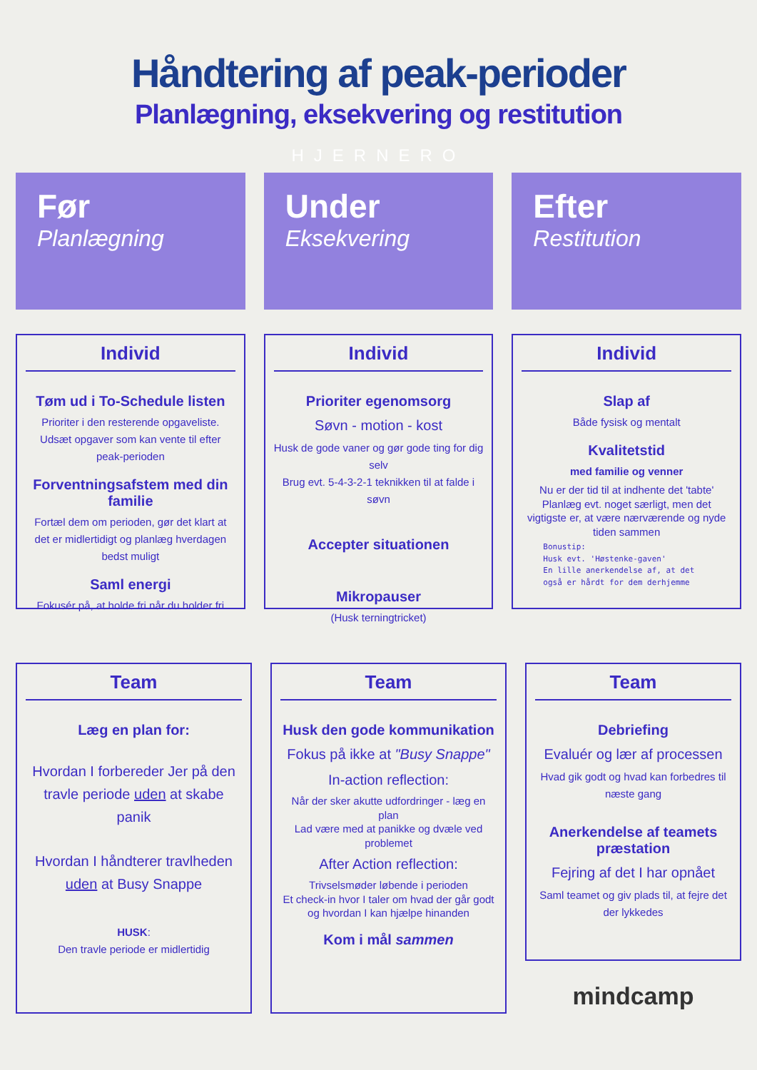Håndtering af peak-perioder
Planlægning, eksekvering og restitution
HJERNERO
Før
Planlægning
Under
Eksekvering
Efter
Restitution
Individ
Tøm ud i To-Schedule listen
Prioriter i den resterende opgaveliste. Udsæt opgaver som kan vente til efter peak-perioden
Forventningsafstem med din familie
Fortæl dem om perioden, gør det klart at det er midlertidigt og planlæg hverdagen bedst muligt
Saml energi
Fokusér på, at holde fri når du holder fri
Individ
Prioriter egenomsorg
Søvn - motion - kost
Husk de gode vaner og gør gode ting for dig selv
Brug evt. 5-4-3-2-1 teknikken til at falde i søvn
Accepter situationen
Mikropauser
(Husk terningtricket)
Individ
Slap af
Både fysisk og mentalt
Kvalitetstid
med familie og venner
Nu er der tid til at indhente det 'tabte'
Planlæg evt. noget særligt, men det vigtigste er, at være nærværende og nyde tiden sammen
Bonustip:
Husk evt. 'Høstenke-gaven'
En lille anerkendelse af, at det
også er hårdt for dem derhjemme
Team
Læg en plan for:
Hvordan I forbereder Jer på den travle periode uden at skabe panik
Hvordan I håndterer travlheden uden at Busy Snappe
HUSK:
Den travle periode er midlertidig
Team
Husk den gode kommunikation
Fokus på ikke at "Busy Snappe"
In-action reflection:
Når der sker akutte udfordringer - læg en plan
Lad være med at panikke og dvæle ved problemet
After Action reflection:
Trivselsmøder løbende i perioden
Et check-in hvor I taler om hvad der går godt og hvordan I kan hjælpe hinanden
Kom i mål sammen
Team
Debriefing
Evaluér og lær af processen
Hvad gik godt og hvad kan forbedres til næste gang
Anerkendelse af teamets præstation
Fejring af det I har opnået
Saml teamet og giv plads til, at fejre det der lykkedes
mindcamp